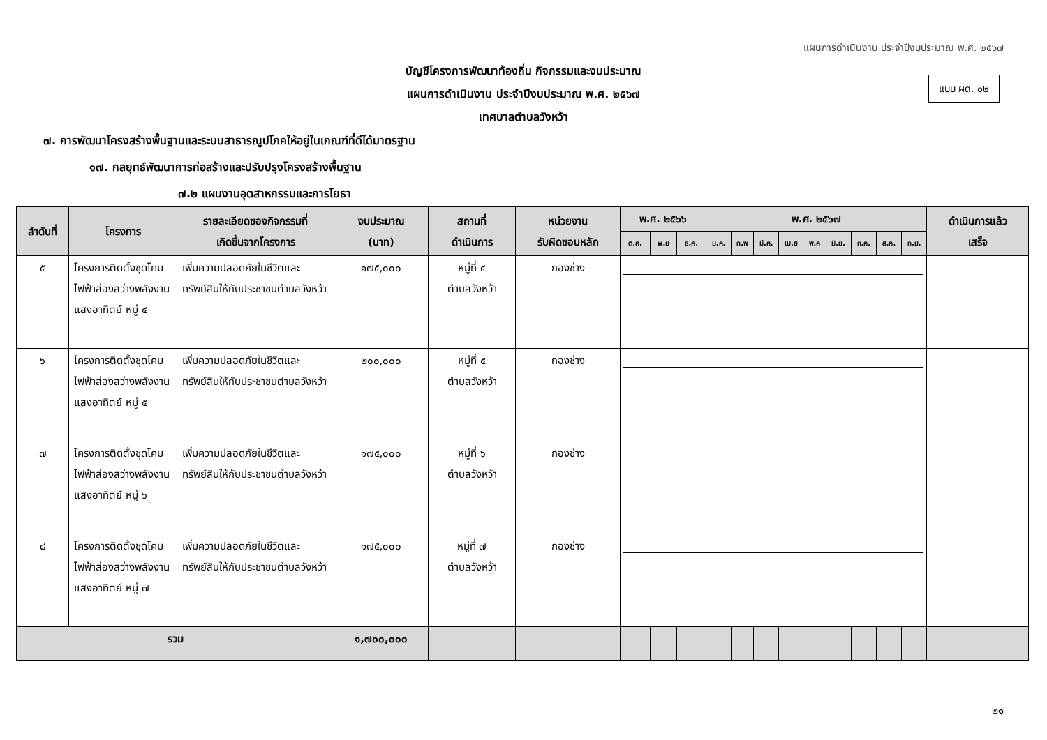แผนการดำเนินงาน ประจำปีงบประมาณ พ.ศ. ๒๕๖๗
บัญชีโครงการพัฒนาท้องถิ่น กิจกรรมและงบประมาณ
แผนการดำเนินงาน ประจำปีงบประมาณ พ.ศ. ๒๕๖๗
เทศบาลตำบลวังหว้า
แบบ ผด. ๐๒
๗. การพัฒนาโครงสร้างพื้นฐานและระบบสาธารณูปโภคให้อยู่ในเกณฑ์ที่ดีได้มาตรฐาน
๑๗. กลยุทธ์พัฒนาการก่อสร้างและปรับปรุงโครงสร้างพื้นฐาน
๗.๒ แผนงานอุตสาหกรรมและการโยธา
| ลำดับที่ | โครงการ | รายละเอียดของกิจกรรมที่ เกิดขึ้นจากโครงการ | งบประมาณ (บาท) | สถานที่ ดำเนินการ | หน่วยงาน รับผิดชอบหลัก | พ.ศ. ๒๕๖๖ | | | พ.ศ. ๒๕๖๗ | | | | | | | | | ดำเนินการแล้ว เสร็จ |
| --- | --- | --- | --- | --- | --- | --- | --- | --- | --- | --- | --- | --- | --- | --- | --- | --- | --- | --- |
| | | | | | | ต.ค. | พ.ย | ธ.ค. | ม.ค. | ก.พ | มี.ค. | เม.ย | พ.ค | มิ.ย. | ก.ค. | ส.ค. | ก.ย. | |
| ๕ | โครงการติดตั้งชุดโคมไฟฟ้าส่องสว่างพลังงานแสงอาทิตย์ หมู่ ๔ | เพิ่มความปลอดภัยในชีวิตและทรัพย์สินให้กับประชาชนตำบลวังหว้า | ๑๗๕,๐๐๐ | หมู่ที่ ๔ ตำบลวังหว้า | กองช่าง | | | | | | | | | | | | | |
| ๖ | โครงการติดตั้งชุดโคมไฟฟ้าส่องสว่างพลังงานแสงอาทิตย์ หมู่ ๕ | เพิ่มความปลอดภัยในชีวิตและทรัพย์สินให้กับประชาชนตำบลวังหว้า | ๒๐๐,๐๐๐ | หมู่ที่ ๕ ตำบลวังหว้า | กองช่าง | | | | | | | | | | | | | |
| ๗ | โครงการติดตั้งชุดโคมไฟฟ้าส่องสว่างพลังงานแสงอาทิตย์ หมู่ ๖ | เพิ่มความปลอดภัยในชีวิตและทรัพย์สินให้กับประชาชนตำบลวังหว้า | ๑๗๕,๐๐๐ | หมู่ที่ ๖ ตำบลวังหว้า | กองช่าง | | | | | | | | | | | | | |
| ๘ | โครงการติดตั้งชุดโคมไฟฟ้าส่องสว่างพลังงานแสงอาทิตย์ หมู่ ๗ | เพิ่มความปลอดภัยในชีวิตและทรัพย์สินให้กับประชาชนตำบลวังหว้า | ๑๗๕,๐๐๐ | หมู่ที่ ๗ ตำบลวังหว้า | กองช่าง | | | | | | | | | | | | | |
| รวม | | | ๑,๗๐๐,๐๐๐ | | | | | | | | | | | | | | | |
๒๑